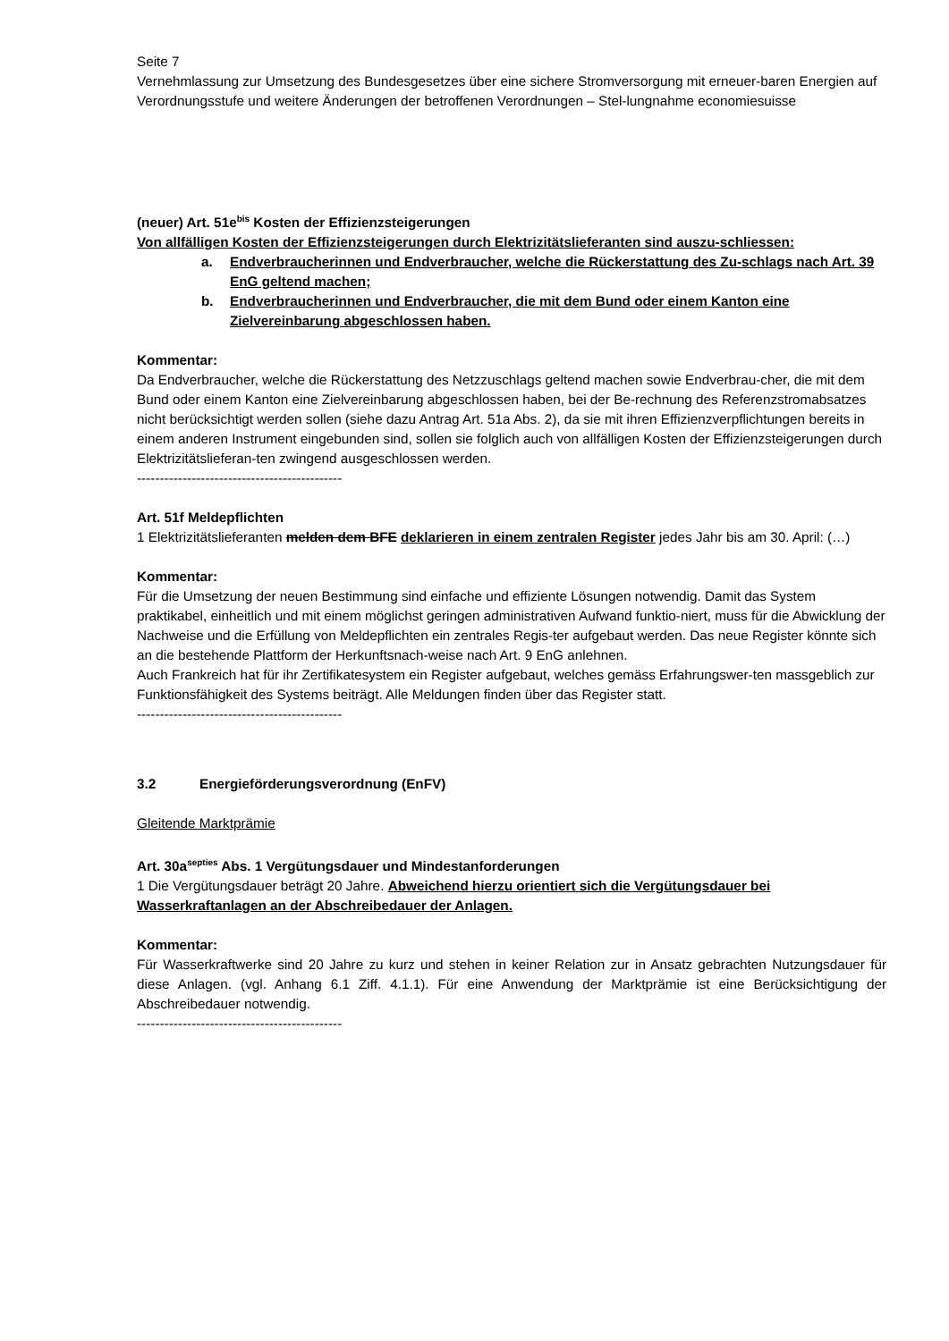Seite 7
Vernehmlassung zur Umsetzung des Bundesgesetzes über eine sichere Stromversorgung mit erneuer-baren Energien auf Verordnungsstufe und weitere Änderungen der betroffenen Verordnungen – Stel-lungnahme economiesuisse
(neuer) Art. 51e<sup>bis</sup> Kosten der Effizienzsteigerungen
Von allfälligen Kosten der Effizienzsteigerungen durch Elektrizitätslieferanten sind auszu-schliessen:
a. Endverbraucherinnen und Endverbraucher, welche die Rückerstattung des Zu-schlags nach Art. 39 EnG geltend machen;
b. Endverbraucherinnen und Endverbraucher, die mit dem Bund oder einem Kanton eine Zielvereinbarung abgeschlossen haben.
Kommentar:
Da Endverbraucher, welche die Rückerstattung des Netzzuschlags geltend machen sowie Endverbrau-cher, die mit dem Bund oder einem Kanton eine Zielvereinbarung abgeschlossen haben, bei der Be-rechnung des Referenzstromabsatzes nicht berücksichtigt werden sollen (siehe dazu Antrag Art. 51a Abs. 2), da sie mit ihren Effizienzverpflichtungen bereits in einem anderen Instrument eingebunden sind, sollen sie folglich auch von allfälligen Kosten der Effizienzsteigerungen durch Elektrizitätslieferan-ten zwingend ausgeschlossen werden.
---------------------------------------------
Art. 51f Meldepflichten
1 Elektrizitätslieferanten melden dem BFE deklarieren in einem zentralen Register jedes Jahr bis am 30. April: (…)
Kommentar:
Für die Umsetzung der neuen Bestimmung sind einfache und effiziente Lösungen notwendig. Damit das System praktikabel, einheitlich und mit einem möglichst geringen administrativen Aufwand funktio-niert, muss für die Abwicklung der Nachweise und die Erfüllung von Meldepflichten ein zentrales Regis-ter aufgebaut werden. Das neue Register könnte sich an die bestehende Plattform der Herkunftsnach-weise nach Art. 9 EnG anlehnen.
Auch Frankreich hat für ihr Zertifikatesystem ein Register aufgebaut, welches gemäss Erfahrungswer-ten massgeblich zur Funktionsfähigkeit des Systems beiträgt. Alle Meldungen finden über das Register statt.
---------------------------------------------
3.2 Energieförderungsverordnung (EnFV)
Gleitende Marktprämie
Art. 30a<sup>septies</sup> Abs. 1 Vergütungsdauer und Mindestanforderungen
1 Die Vergütungsdauer beträgt 20 Jahre. Abweichend hierzu orientiert sich die Vergütungsdauer bei Wasserkraftanlagen an der Abschreibedauer der Anlagen.
Kommentar:
Für Wasserkraftwerke sind 20 Jahre zu kurz und stehen in keiner Relation zur in Ansatz gebrachten Nutzungsdauer für diese Anlagen. (vgl. Anhang 6.1 Ziff. 4.1.1). Für eine Anwendung der Marktprämie ist eine Berücksichtigung der Abschreibedauer notwendig.
---------------------------------------------